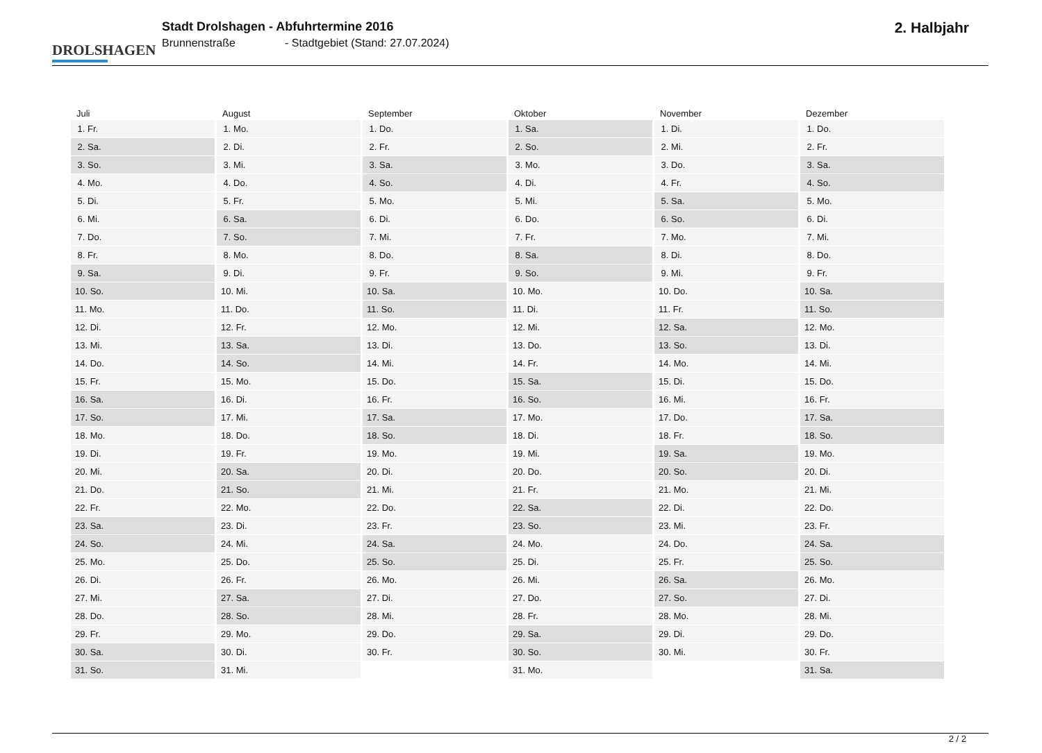DROLSHAGEN
Stadt Drolshagen - Abfuhrtermine 2016
Brunnenstraße - Stadtgebiet (Stand: 27.07.2024)
2. Halbjahr
| Juli | August | September | Oktober | November | Dezember |
| --- | --- | --- | --- | --- | --- |
| 1. Fr. | 1. Mo. | 1. Do. | 1. Sa. | 1. Di. | 1. Do. |
| 2. Sa. | 2. Di. | 2. Fr. | 2. So. | 2. Mi. | 2. Fr. |
| 3. So. | 3. Mi. | 3. Sa. | 3. Mo. | 3. Do. | 3. Sa. |
| 4. Mo. | 4. Do. | 4. So. | 4. Di. | 4. Fr. | 4. So. |
| 5. Di. | 5. Fr. | 5. Mo. | 5. Mi. | 5. Sa. | 5. Mo. |
| 6. Mi. | 6. Sa. | 6. Di. | 6. Do. | 6. So. | 6. Di. |
| 7. Do. | 7. So. | 7. Mi. | 7. Fr. | 7. Mo. | 7. Mi. |
| 8. Fr. | 8. Mo. | 8. Do. | 8. Sa. | 8. Di. | 8. Do. |
| 9. Sa. | 9. Di. | 9. Fr. | 9. So. | 9. Mi. | 9. Fr. |
| 10. So. | 10. Mi. | 10. Sa. | 10. Mo. | 10. Do. | 10. Sa. |
| 11. Mo. | 11. Do. | 11. So. | 11. Di. | 11. Fr. | 11. So. |
| 12. Di. | 12. Fr. | 12. Mo. | 12. Mi. | 12. Sa. | 12. Mo. |
| 13. Mi. | 13. Sa. | 13. Di. | 13. Do. | 13. So. | 13. Di. |
| 14. Do. | 14. So. | 14. Mi. | 14. Fr. | 14. Mo. | 14. Mi. |
| 15. Fr. | 15. Mo. | 15. Do. | 15. Sa. | 15. Di. | 15. Do. |
| 16. Sa. | 16. Di. | 16. Fr. | 16. So. | 16. Mi. | 16. Fr. |
| 17. So. | 17. Mi. | 17. Sa. | 17. Mo. | 17. Do. | 17. Sa. |
| 18. Mo. | 18. Do. | 18. So. | 18. Di. | 18. Fr. | 18. So. |
| 19. Di. | 19. Fr. | 19. Mo. | 19. Mi. | 19. Sa. | 19. Mo. |
| 20. Mi. | 20. Sa. | 20. Di. | 20. Do. | 20. So. | 20. Di. |
| 21. Do. | 21. So. | 21. Mi. | 21. Fr. | 21. Mo. | 21. Mi. |
| 22. Fr. | 22. Mo. | 22. Do. | 22. Sa. | 22. Di. | 22. Do. |
| 23. Sa. | 23. Di. | 23. Fr. | 23. So. | 23. Mi. | 23. Fr. |
| 24. So. | 24. Mi. | 24. Sa. | 24. Mo. | 24. Do. | 24. Sa. |
| 25. Mo. | 25. Do. | 25. So. | 25. Di. | 25. Fr. | 25. So. |
| 26. Di. | 26. Fr. | 26. Mo. | 26. Mi. | 26. Sa. | 26. Mo. |
| 27. Mi. | 27. Sa. | 27. Di. | 27. Do. | 27. So. | 27. Di. |
| 28. Do. | 28. So. | 28. Mi. | 28. Fr. | 28. Mo. | 28. Mi. |
| 29. Fr. | 29. Mo. | 29. Do. | 29. Sa. | 29. Di. | 29. Do. |
| 30. Sa. | 30. Di. | 30. Fr. | 30. So. | 30. Mi. | 30. Fr. |
| 31. So. | 31. Mi. | | 31. Mo. | | 31. Sa. |
2 / 2